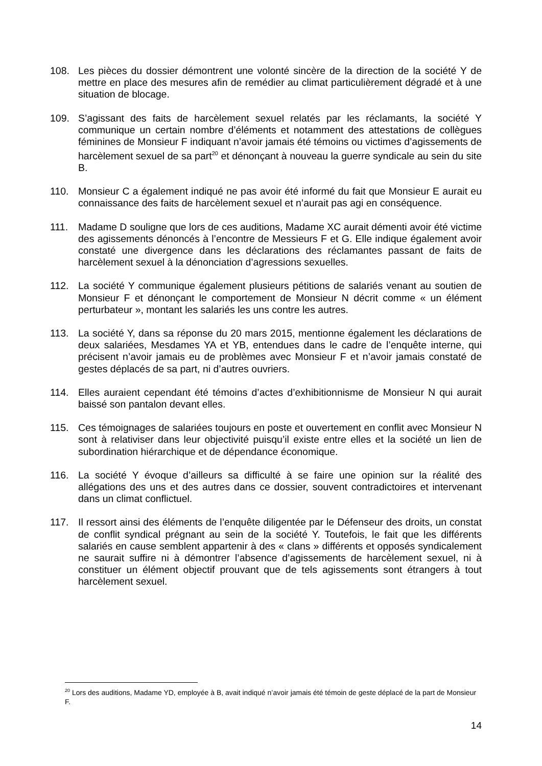108. Les pièces du dossier démontrent une volonté sincère de la direction de la société Y de mettre en place des mesures afin de remédier au climat particulièrement dégradé et à une situation de blocage.
109. S’agissant des faits de harcèlement sexuel relatés par les réclamants, la société Y communique un certain nombre d’éléments et notamment des attestations de collègues féminines de Monsieur F indiquant n’avoir jamais été témoins ou victimes d’agissements de harcèlement sexuel de sa part<sup>20</sup> et dénonçant à nouveau la guerre syndicale au sein du site B.
110. Monsieur C a également indiqué ne pas avoir été informé du fait que Monsieur E aurait eu connaissance des faits de harcèlement sexuel et n’aurait pas agi en conséquence.
111. Madame D souligne que lors de ces auditions, Madame XC aurait démenti avoir été victime des agissements dénoncés à l’encontre de Messieurs F et G. Elle indique également avoir constaté une divergence dans les déclarations des réclamantes passant de faits de harcèlement sexuel à la dénonciation d’agressions sexuelles.
112. La société Y communique également plusieurs pétitions de salariés venant au soutien de Monsieur F et dénonçant le comportement de Monsieur N décrit comme « un élément perturbateur », montant les salariés les uns contre les autres.
113. La société Y, dans sa réponse du 20 mars 2015, mentionne également les déclarations de deux salariées, Mesdames YA et YB, entendues dans le cadre de l’enquête interne, qui précisent n’avoir jamais eu de problèmes avec Monsieur F et n’avoir jamais constaté de gestes déplacés de sa part, ni d’autres ouvriers.
114. Elles auraient cependant été témoins d’actes d’exhibitionnisme de Monsieur N qui aurait baissé son pantalon devant elles.
115. Ces témoignages de salariées toujours en poste et ouvertement en conflit avec Monsieur N sont à relativiser dans leur objectivité puisqu’il existe entre elles et la société un lien de subordination hiérarchique et de dépendance économique.
116. La société Y évoque d’ailleurs sa difficulté à se faire une opinion sur la réalité des allégations des uns et des autres dans ce dossier, souvent contradictoires et intervenant dans un climat conflictuel.
117. Il ressort ainsi des éléments de l’enquête diligentée par le Défenseur des droits, un constat de conflit syndical prégnant au sein de la société Y. Toutefois, le fait que les différents salariés en cause semblent appartenir à des « clans » différents et opposés syndicalement ne saurait suffire ni à démontrer l’absence d’agissements de harcèlement sexuel, ni à constituer un élément objectif prouvant que de tels agissements sont étrangers à tout harcèlement sexuel.
<sup>20</sup> Lors des auditions, Madame YD, employée à B, avait indiqué n’avoir jamais été témoin de geste déplacé de la part de Monsieur F.
14